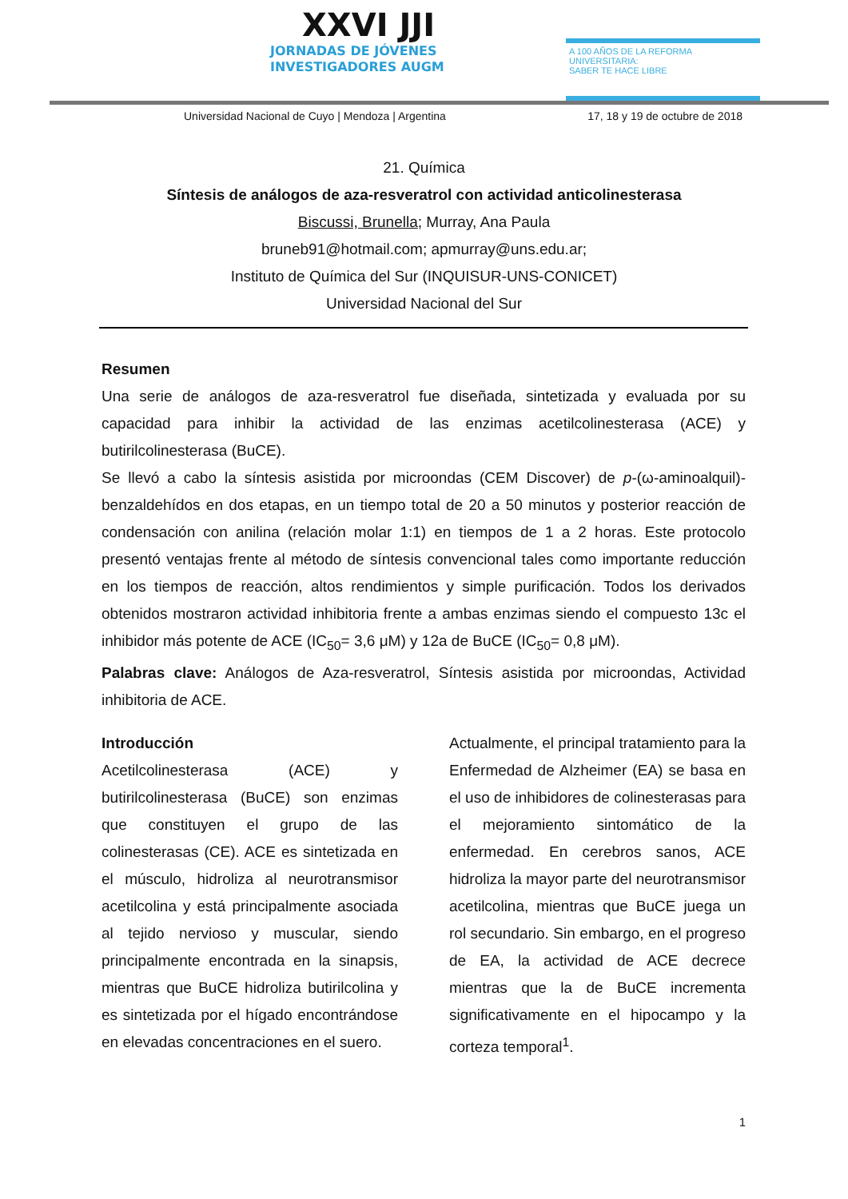XXVI JJI
JORNADAS DE JÓVENES
INVESTIGADORES AUGM
A 100 AÑOS DE LA REFORMA UNIVERSITARIA:
SABER TE HACE LIBRE
Universidad Nacional de Cuyo | Mendoza | Argentina 17, 18 y 19 de octubre de 2018
21. Química
Síntesis de análogos de aza-resveratrol con actividad anticolinesterasa
Biscussi, Brunella; Murray, Ana Paula
bruneb91@hotmail.com; apmurray@uns.edu.ar;
Instituto de Química del Sur (INQUISUR-UNS-CONICET)
Universidad Nacional del Sur
Resumen
Una serie de análogos de aza-resveratrol fue diseñada, sintetizada y evaluada por su capacidad para inhibir la actividad de las enzimas acetilcolinesterasa (ACE) y butirilcolinesterasa (BuCE).
Se llevó a cabo la síntesis asistida por microondas (CEM Discover) de p-(ω-aminoalquil)-benzaldehídos en dos etapas, en un tiempo total de 20 a 50 minutos y posterior reacción de condensación con anilina (relación molar 1:1) en tiempos de 1 a 2 horas. Este protocolo presentó ventajas frente al método de síntesis convencional tales como importante reducción en los tiempos de reacción, altos rendimientos y simple purificación. Todos los derivados obtenidos mostraron actividad inhibitoria frente a ambas enzimas siendo el compuesto 13c el inhibidor más potente de ACE (IC<sub>50</sub>= 3,6 μM) y 12a de BuCE (IC<sub>50</sub>= 0,8 μM).
Palabras clave: Análogos de Aza-resveratrol, Síntesis asistida por microondas, Actividad inhibitoria de ACE.
Introducción
Acetilcolinesterasa (ACE) y butirilcolinesterasa (BuCE) son enzimas que constituyen el grupo de las colinesterasas (CE). ACE es sintetizada en el músculo, hidroliza al neurotransmisor acetilcolina y está principalmente asociada al tejido nervioso y muscular, siendo principalmente encontrada en la sinapsis, mientras que BuCE hidroliza butirilcolina y es sintetizada por el hígado encontrándose en elevadas concentraciones en el suero.
Actualmente, el principal tratamiento para la Enfermedad de Alzheimer (EA) se basa en el uso de inhibidores de colinesterasas para el mejoramiento sintomático de la enfermedad. En cerebros sanos, ACE hidroliza la mayor parte del neurotransmisor acetilcolina, mientras que BuCE juega un rol secundario. Sin embargo, en el progreso de EA, la actividad de ACE decrece mientras que la de BuCE incrementa significativamente en el hipocampo y la corteza temporal<sup>1</sup>.
1